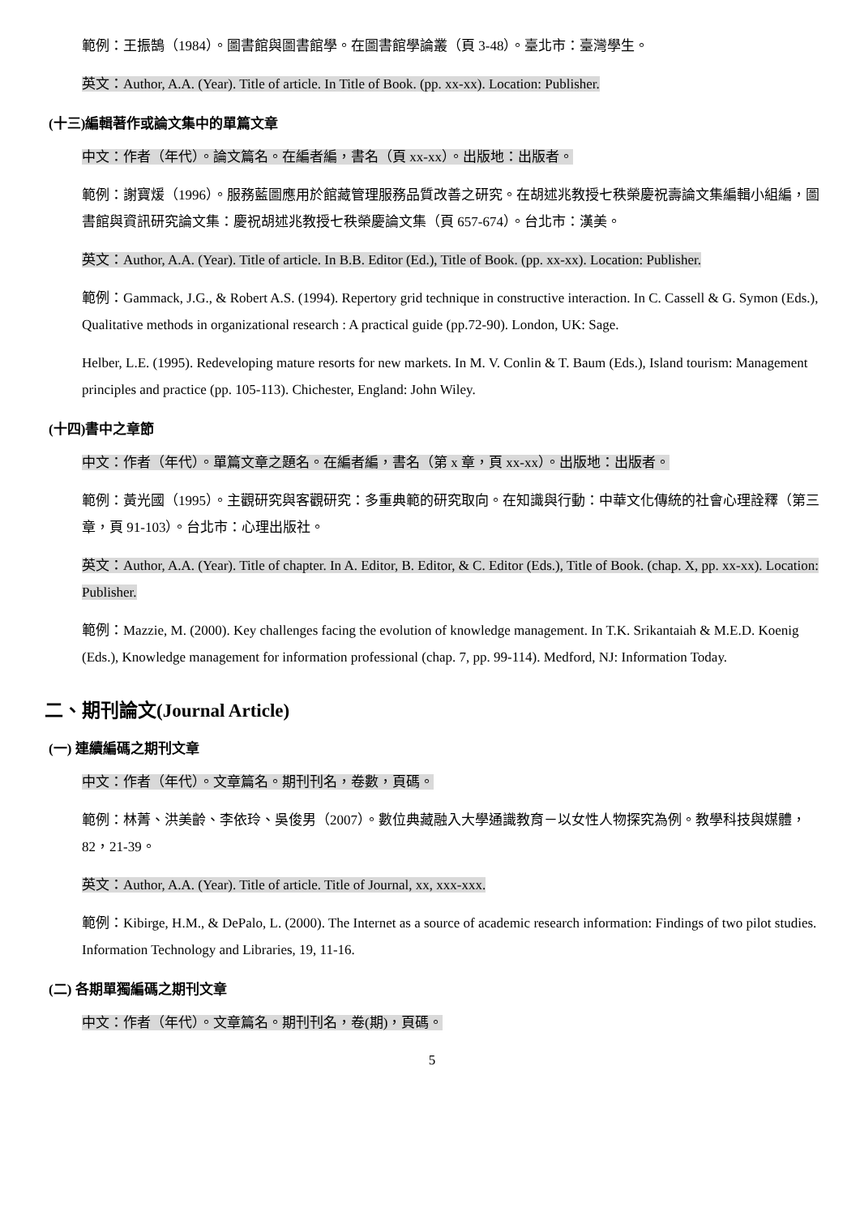範例：王振鵠（1984）。圖書館與圖書館學。在圖書館學論叢（頁 3-48）。臺北市：臺灣學生。
英文：Author, A.A. (Year). Title of article. In Title of Book. (pp. xx-xx). Location: Publisher.
(十三)編輯著作或論文集中的單篇文章
中文：作者（年代）。論文篇名。在編者編，書名（頁 xx-xx）。出版地：出版者。
範例：謝寶煖（1996）。服務藍圖應用於館藏管理服務品質改善之研究。在胡述兆教授七秩榮慶祝壽論文集編輯小組編，圖書館與資訊研究論文集：慶祝胡述兆教授七秩榮慶論文集（頁 657-674）。台北市：漢美。
英文：Author, A.A. (Year). Title of article. In B.B. Editor (Ed.), Title of Book. (pp. xx-xx). Location: Publisher.
範例：Gammack, J.G., & Robert A.S. (1994). Repertory grid technique in constructive interaction. In C. Cassell & G. Symon (Eds.), Qualitative methods in organizational research : A practical guide (pp.72-90). London, UK: Sage.
Helber, L.E. (1995). Redeveloping mature resorts for new markets. In M. V. Conlin & T. Baum (Eds.), Island tourism: Management principles and practice (pp. 105-113). Chichester, England: John Wiley.
(十四)書中之章節
中文：作者（年代）。單篇文章之題名。在編者編，書名（第 x 章，頁 xx-xx）。出版地：出版者。
範例：黃光國（1995）。主觀研究與客觀研究：多重典範的研究取向。在知識與行動：中華文化傳統的社會心理詮釋（第三章，頁 91-103）。台北市：心理出版社。
英文：Author, A.A. (Year). Title of chapter. In A. Editor, B. Editor, & C. Editor (Eds.), Title of Book. (chap. X, pp. xx-xx). Location: Publisher.
範例：Mazzie, M. (2000). Key challenges facing the evolution of knowledge management. In T.K. Srikantaiah & M.E.D. Koenig (Eds.), Knowledge management for information professional (chap. 7, pp. 99-114). Medford, NJ: Information Today.
二、期刊論文(Journal Article)
(一) 連續編碼之期刊文章
中文：作者（年代）。文章篇名。期刊刊名，卷數，頁碼。
範例：林菁、洪美齡、李依玲、吳俊男（2007）。數位典藏融入大學通識教育－以女性人物探究為例。教學科技與媒體，82，21-39。
英文：Author, A.A. (Year). Title of article. Title of Journal, xx, xxx-xxx.
範例：Kibirge, H.M., & DePalo, L. (2000). The Internet as a source of academic research information: Findings of two pilot studies. Information Technology and Libraries, 19, 11-16.
(二) 各期單獨編碼之期刊文章
中文：作者（年代）。文章篇名。期刊刊名，卷(期)，頁碼。
5